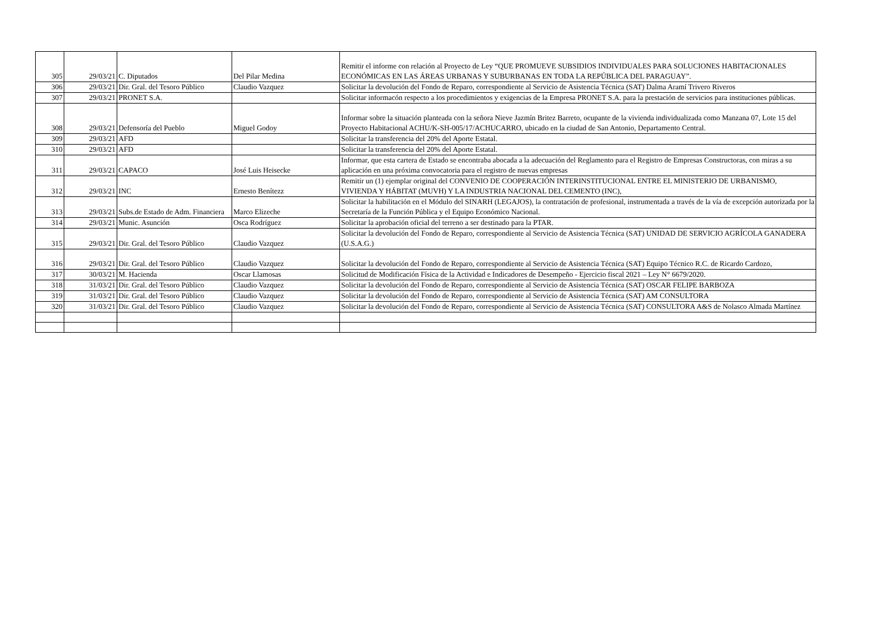| 305 | 29/03/21 | C. Diputados | Del Pilar Medina | Remitir el informe con relación al Proyecto de Ley “QUE PROMUEVE SUBSIDIOS INDIVIDUALES PARA SOLUCIONES HABITACIONALES ECONÓMICAS EN LAS ÁREAS URBANAS Y SUBURBANAS EN TODA LA REPÚBLICA DEL PARAGUAY”. |
| 306 | 29/03/21 | Dir. Gral. del Tesoro Público | Claudio Vazquez | Solicitar la devolución del Fondo de Reparo, correspondiente al Servicio de Asistencia Técnica (SAT) Dalma Aramí Trivero Riveros |
| 307 | 29/03/21 | PRONET S.A. | | Solicitar informacón respecto a los procedimientos y exigencias de la Empresa PRONET S.A. para la prestación de servicios para instituciones públicas. |
| 308 | 29/03/21 | Defensoría del Pueblo | Miguel Godoy | Informar sobre la situación planteada con la señora Nieve Jazmín Britez Barreto, ocupante de la vivienda individualizada como Manzana 07, Lote 15 del Proyecto Habitacional ACHU/K-SH-005/17/ACHUCARRO, ubicado en la ciudad de San Antonio, Departamento Central. |
| 309 | 29/03/21 | AFD | | Solicitar la transferencia del 20% del Aporte Estatal. |
| 310 | 29/03/21 | AFD | | Solicitar la transferencia del 20% del Aporte Estatal. |
| 311 | 29/03/21 | CAPACO | José Luis Heisecke | Informar, que esta cartera de Estado se encontraba abocada a la adecuación del Reglamento para el Registro de Empresas Constructoras, con miras a su aplicación en una próxima convocatoria para el registro de nuevas empresas |
| 312 | 29/03/21 | INC | Ernesto Benítezz | Remitir un (1) ejemplar original del CONVENIO DE COOPERACIÓN INTERINSTITUCIONAL ENTRE EL MINISTERIO DE URBANISMO, VIVIENDA Y HÁBITAT (MUVH) Y LA INDUSTRIA NACIONAL DEL CEMENTO (INC), |
| 313 | 29/03/21 | Subs.de Estado de Adm. Financiera | Marco Elizeche | Solicitar la habilitación en el Módulo del SINARH (LEGAJOS), la contratación de profesional, instrumentada a través de la vía de excepción autorizada por la Secretaría de la Función Pública y el Equipo Económico Nacional. |
| 314 | 29/03/21 | Munic. Asunción | Osca Rodríguez | Solicitar la aprobación oficial del terreno a ser destinado para la PTAR. |
| 315 | 29/03/21 | Dir. Gral. del Tesoro Público | Claudio Vazquez | Solicitar la devolución del Fondo de Reparo, correspondiente al Servicio de Asistencia Técnica (SAT) UNIDAD DE SERVICIO AGRÍCOLA GANADERA (U.S.A.G.) |
| 316 | 29/03/21 | Dir. Gral. del Tesoro Público | Claudio Vazquez | Solicitar la devolución del Fondo de Reparo, correspondiente al Servicio de Asistencia Técnica (SAT) Equipo Técnico R.C. de Ricardo Cardozo, |
| 317 | 30/03/21 | M. Hacienda | Oscar Llamosas | Solicitud de Modificación Física de la Actividad e Indicadores de Desempeño - Ejercicio fiscal 2021 – Ley N° 6679/2020. |
| 318 | 31/03/21 | Dir. Gral. del Tesoro Público | Claudio Vazquez | Solicitar la devolución del Fondo de Reparo, correspondiente al Servicio de Asistencia Técnica (SAT) OSCAR FELIPE BARBOZA |
| 319 | 31/03/21 | Dir. Gral. del Tesoro Público | Claudio Vazquez | Solicitar la devolución del Fondo de Reparo, correspondiente al Servicio de Asistencia Técnica (SAT) AM CONSULTORA |
| 320 | 31/03/21 | Dir. Gral. del Tesoro Público | Claudio Vazquez | Solicitar la devolución del Fondo de Reparo, correspondiente al Servicio de Asistencia Técnica (SAT) CONSULTORA A&S de Nolasco Almada Martínez |